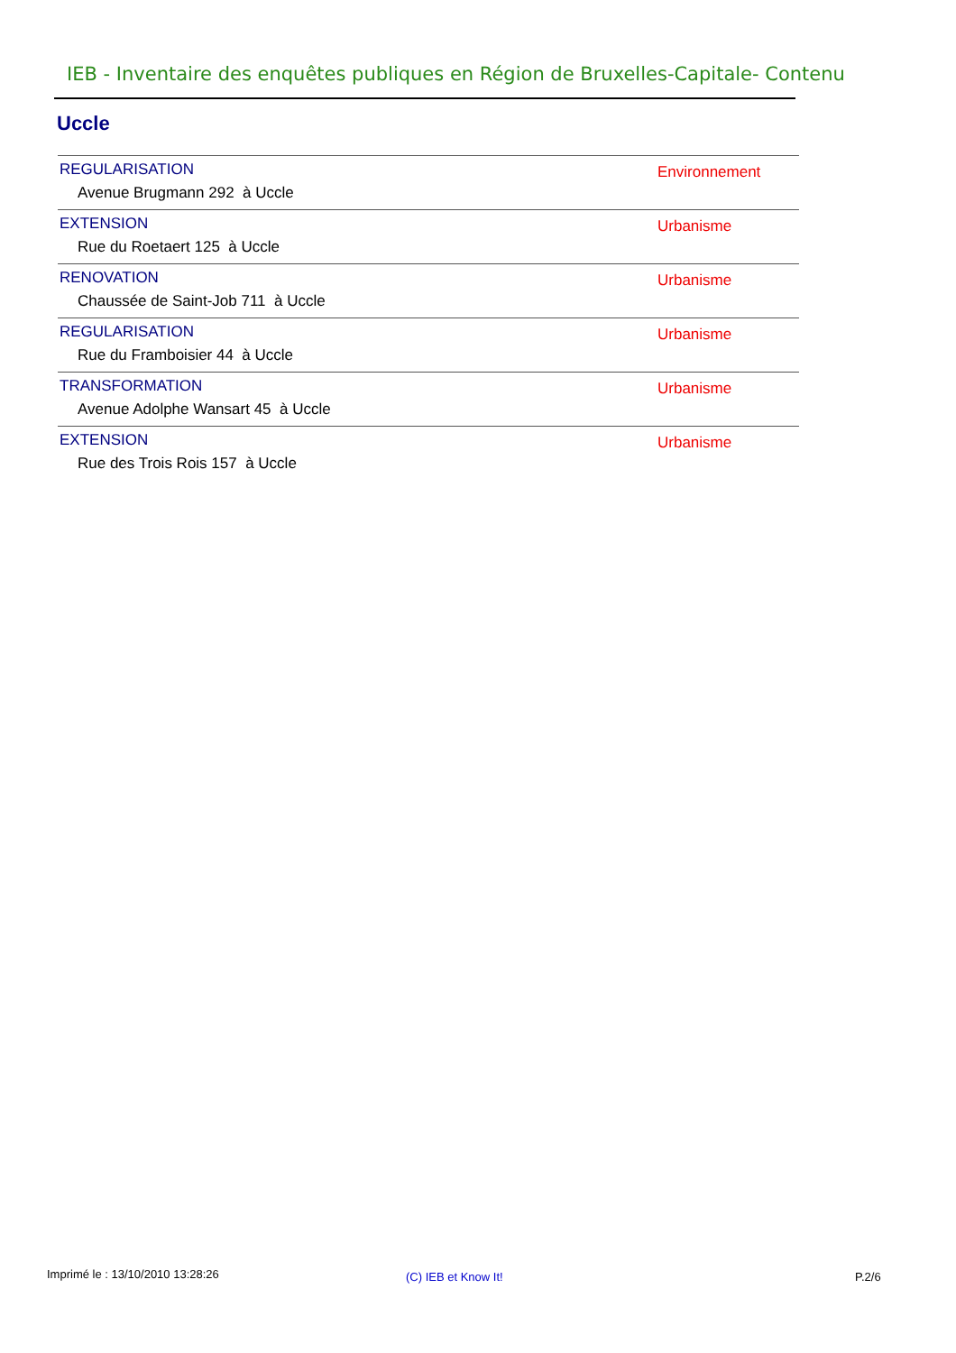IEB - Inventaire des enquêtes publiques en Région de Bruxelles-Capitale- Contenu
Uccle
| REGULARISATION Avenue Brugmann 292 à Uccle | Environnement |
| EXTENSION Rue du Roetaert 125 à Uccle | Urbanisme |
| RENOVATION Chaussée de Saint-Job 711 à Uccle | Urbanisme |
| REGULARISATION Rue du Framboisier 44 à Uccle | Urbanisme |
| TRANSFORMATION Avenue Adolphe Wansart 45 à Uccle | Urbanisme |
| EXTENSION Rue des Trois Rois 157 à Uccle | Urbanisme |
Imprimé le : 13/10/2010 13:28:26
(C) IEB et Know It! P.2/6